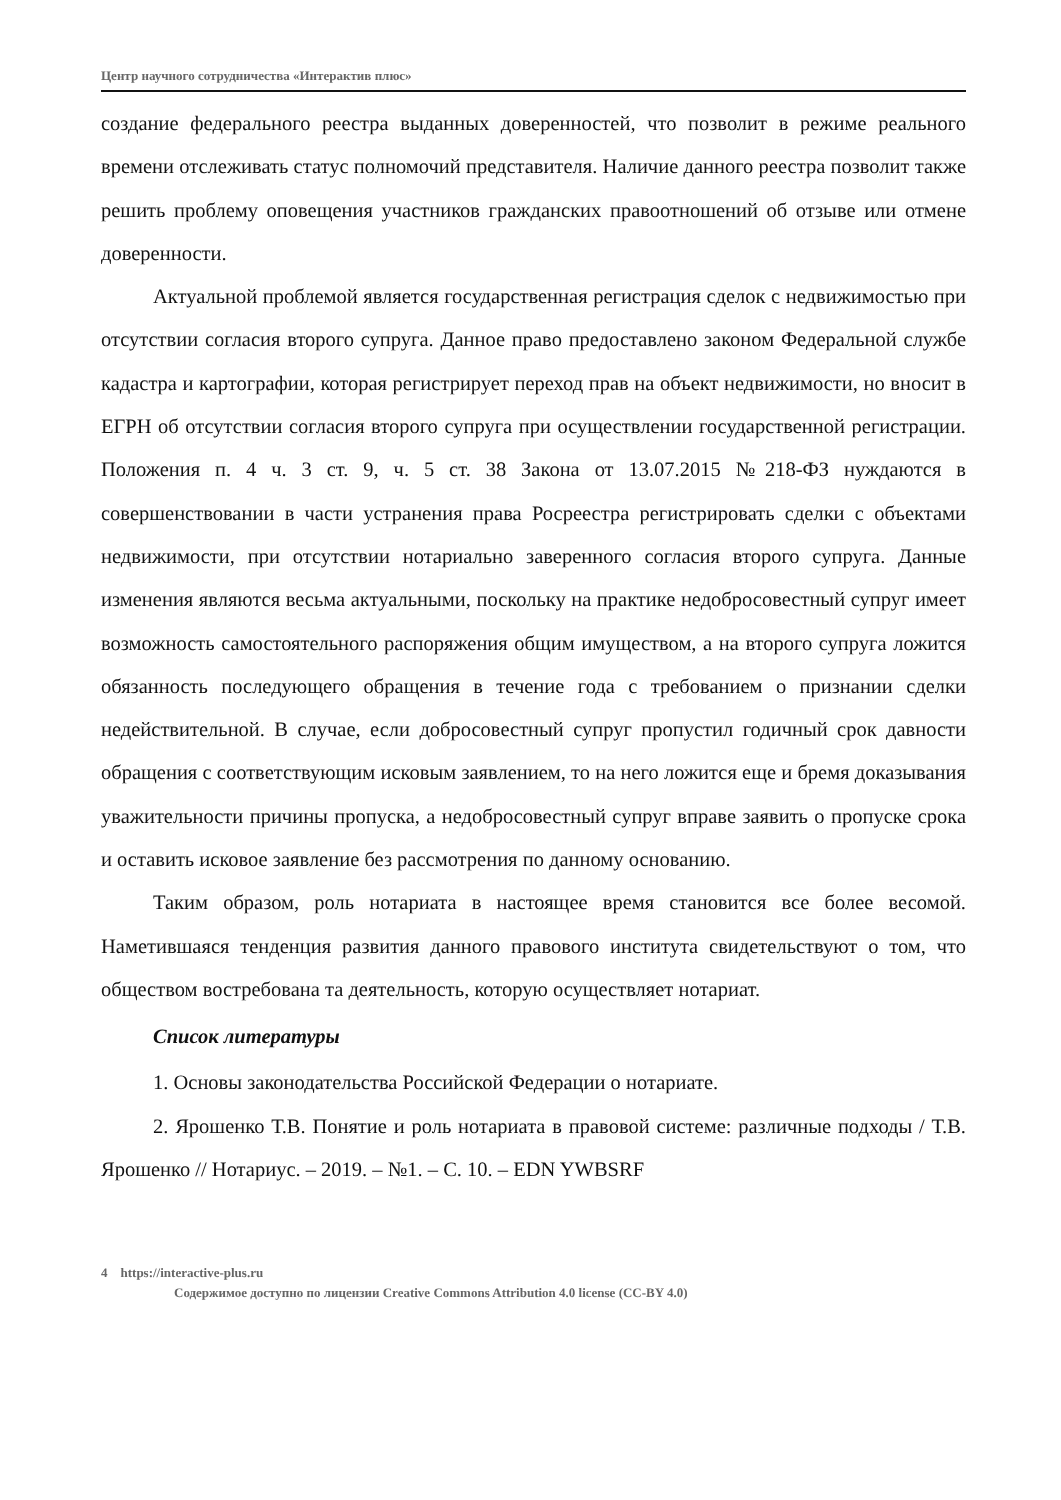Центр научного сотрудничества «Интерактив плюс»
создание федерального реестра выданных доверенностей, что позволит в режиме реального времени отслеживать статус полномочий представителя. Наличие данного реестра позволит также решить проблему оповещения участников гражданских правоотношений об отзыве или отмене доверенности.
Актуальной проблемой является государственная регистрация сделок с недвижимостью при отсутствии согласия второго супруга. Данное право предоставлено законом Федеральной службе кадастра и картографии, которая регистрирует переход прав на объект недвижимости, но вносит в ЕГРН об отсутствии согласия второго супруга при осуществлении государственной регистрации. Положения п. 4 ч. 3 ст. 9, ч. 5 ст. 38 Закона от 13.07.2015 №218-ФЗ нуждаются в совершенствовании в части устранения права Росреестра регистрировать сделки с объектами недвижимости, при отсутствии нотариально заверенного согласия второго супруга. Данные изменения являются весьма актуальными, поскольку на практике недобросовестный супруг имеет возможность самостоятельного распоряжения общим имуществом, а на второго супруга ложится обязанность последующего обращения в течение года с требованием о признании сделки недействительной. В случае, если добросовестный супруг пропустил годичный срок давности обращения с соответствующим исковым заявлением, то на него ложится еще и бремя доказывания уважительности причины пропуска, а недобросовестный супруг вправе заявить о пропуске срока и оставить исковое заявление без рассмотрения по данному основанию.
Таким образом, роль нотариата в настоящее время становится все более весомой. Наметившаяся тенденция развития данного правового института свидетельствуют о том, что обществом востребована та деятельность, которую осуществляет нотариат.
Список литературы
1. Основы законодательства Российской Федерации о нотариате.
2. Ярошенко Т.В. Понятие и роль нотариата в правовой системе: различные подходы / Т.В. Ярошенко // Нотариус. – 2019. – №1. – С. 10. – EDN YWBSRF
4 https://interactive-plus.ru
Содержимое доступно по лицензии Creative Commons Attribution 4.0 license (CC-BY 4.0)